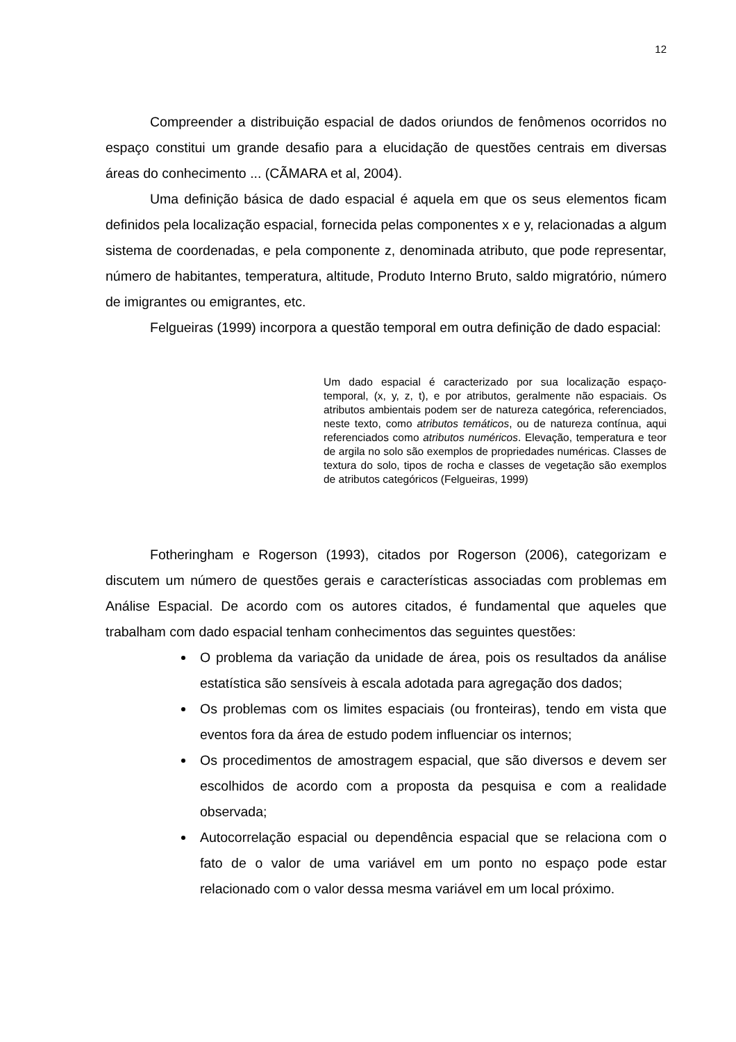12
Compreender a distribuição espacial de dados oriundos de fenômenos ocorridos no espaço constitui um grande desafio para a elucidação de questões centrais em diversas áreas do conhecimento ... (CÃMARA et al, 2004).
Uma definição básica de dado espacial é aquela em que os seus elementos ficam definidos pela localização espacial, fornecida pelas componentes x e y, relacionadas a algum sistema de coordenadas, e pela componente z, denominada atributo, que pode representar, número de habitantes, temperatura, altitude, Produto Interno Bruto, saldo migratório, número de imigrantes ou emigrantes, etc.
Felgueiras (1999) incorpora a questão temporal em outra definição de dado espacial:
Um dado espacial é caracterizado por sua localização espaço-temporal, (x, y, z, t), e por atributos, geralmente não espaciais. Os atributos ambientais podem ser de natureza categórica, referenciados, neste texto, como atributos temáticos, ou de natureza contínua, aqui referenciados como atributos numéricos. Elevação, temperatura e teor de argila no solo são exemplos de propriedades numéricas. Classes de textura do solo, tipos de rocha e classes de vegetação são exemplos de atributos categóricos (Felgueiras, 1999)
Fotheringham e Rogerson (1993), citados por Rogerson (2006), categorizam e discutem um número de questões gerais e características associadas com problemas em Análise Espacial. De acordo com os autores citados, é fundamental que aqueles que trabalham com dado espacial tenham conhecimentos das seguintes questões:
O problema da variação da unidade de área, pois os resultados da análise estatística são sensíveis à escala adotada para agregação dos dados;
Os problemas com os limites espaciais (ou fronteiras), tendo em vista que eventos fora da área de estudo podem influenciar os internos;
Os procedimentos de amostragem espacial, que são diversos e devem ser escolhidos de acordo com a proposta da pesquisa e com a realidade observada;
Autocorrelação espacial ou dependência espacial que se relaciona com o fato de o valor de uma variável em um ponto no espaço pode estar relacionado com o valor dessa mesma variável em um local próximo.